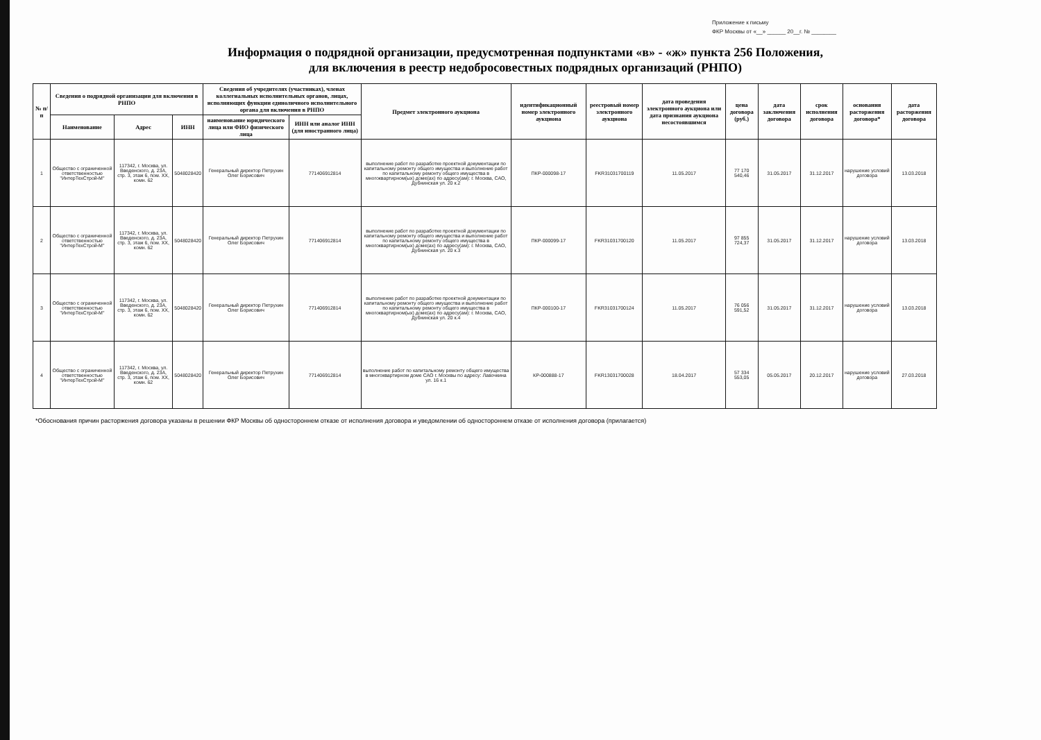Приложение к письму
ФКР Москвы от «__» ______ 20__г. № ________
Информация о подрядной организации, предусмотренная подпунктами «в» - «ж» пункта 256 Положения,
для включения в реестр недобросовестных подрядных организаций (РНПО)
| № п/п | Сведения о подрядной организации для включения в РНПО | | | Сведения об учредителях (участниках), членах коллегиальных исполнительных органов, лицах, исполняющих функции единоличного исполнительного органа для включения в РНПО | | Предмет электронного аукциона | идентификационный номер электронного аукциона | реестровый номер электронного аукциона | дата проведения электронного аукциона или дата признания аукциона несостоявшимся | цена договора (руб.) | дата заключения договора | срок исполнения договора | основания расторжения договора* | дата расторжения договора |
| --- | --- | --- | --- | --- | --- | --- | --- | --- | --- | --- | --- | --- | --- | --- |
| | Наименование | Адрес | ИНН | наименование юридического лица или ФИО физического лица | ИНН или аналог ИНН (для иностранного лица) | | | | | | | | | |
| 1 | Общество с ограниченной ответственностью "ИнтерТехСтрой-М" | 117342, г. Москва, ул. Введенского, д. 23А, стр. 3, этаж 6, пом. XX, комн. 62 | 5048028420 | Генеральный директор Петрухин Олег Борисович | 771406912814 | выполнение работ по разработке проектной документации по капитальному ремонту общего имущества и выполнение работ по капитальному ремонту общего имущества в многоквартирном(ых) доме(ах) по адресу(ам): г. Москва, САО, Дубнинская ул. 20 к.2 | ПКР-000098-17 | FKR31031700119 | 11.05.2017 | 77 170 540,46 | 31.05.2017 | 31.12.2017 | нарушение условий договора | 13.03.2018 |
| 2 | Общество с ограниченной ответственностью "ИнтерТехСтрой-М" | 117342, г. Москва, ул. Введенского, д. 23А, стр. 3, этаж 6, пом. XX, комн. 62 | 5048028420 | Генеральный директор Петрухин Олег Борисович | 771406912814 | выполнение работ по разработке проектной документации по капитальному ремонту общего имущества и выполнение работ по капитальному ремонту общего имущества в многоквартирном(ых) доме(ах) по адресу(ам): г. Москва, САО, Дубнинская ул. 20 к.3 | ПКР-000099-17 | FKR31031700120 | 11.05.2017 | 97 855 724,37 | 31.05.2017 | 31.12.2017 | нарушение условий договора | 13.03.2018 |
| 3 | Общество с ограниченной ответственностью "ИнтерТехСтрой-М" | 117342, г. Москва, ул. Введенского, д. 23А, стр. 3, этаж 6, пом. XX, комн. 62 | 5048028420 | Генеральный директор Петрухин Олег Борисович | 771406912814 | выполнение работ по разработке проектной документации по капитальному ремонту общего имущества и выполнение работ по капитальному ремонту общего имущества в многоквартирном(ых) доме(ах) по адресу(ам): г. Москва, САО, Дубнинская ул. 20 к.4 | ПКР-000100-17 | FKR31031700124 | 11.05.2017 | 76 056 591,52 | 31.05.2017 | 31.12.2017 | нарушение условий договора | 13.03.2018 |
| 4 | Общество с ограниченной ответственностью "ИнтерТехСтрой-М" | 117342, г. Москва, ул. Введенского, д. 23А, стр. 3, этаж 6, пом. XX, комн. 62 | 5048028420 | Генеральный директор Петрухин Олег Борисович | 771406912814 | выполнение работ по капитальному ремонту общего имущества в многоквартирном доме САО г. Москвы по адресу: Лавочкина ул. 16 к.1 | КР-000888-17 | FKR13031700028 | 18.04.2017 | 57 334 553,05 | 05.05.2017 | 20.12.2017 | нарушение условий договора | 27.03.2018 |
*Обоснования причин расторжения договора указаны в решении ФКР Москвы об одностороннем отказе от исполнения договора и уведомлении об одностороннем отказе от исполнения договора (прилагается)